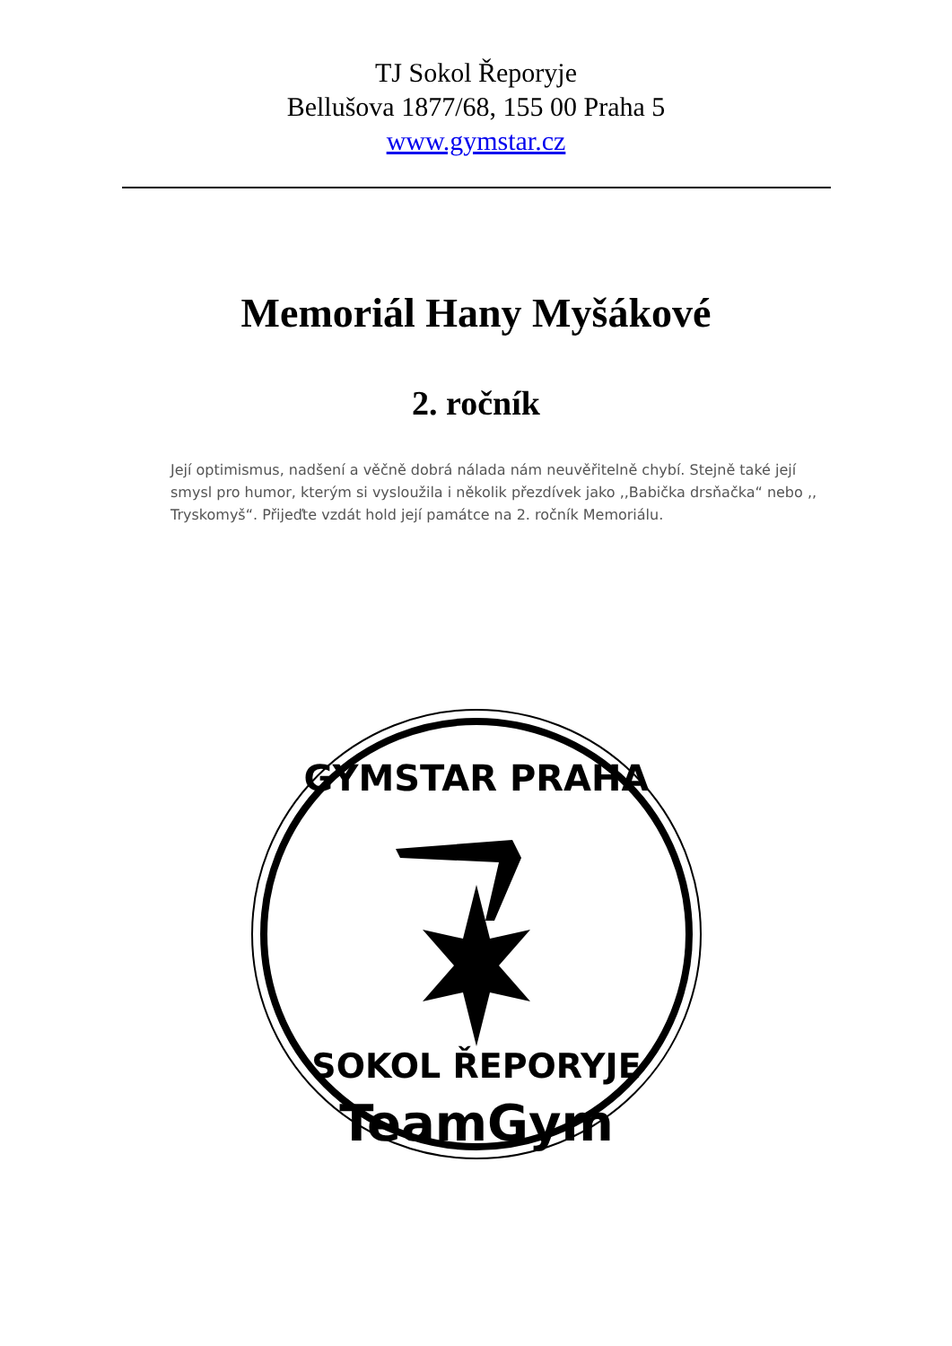TJ Sokol Řeporyje
Bellušova 1877/68, 155 00 Praha 5
www.gymstar.cz
Memoriál Hany Myšákové
2. ročník
Její optimismus, nadšení a věčně dobrá nálada nám neuvěřitelně chybí. Stejně také její smysl pro humor, kterým si vysloužila i několik přezdívek jako ,,Babička drsňačka“ nebo ,, Tryskomyš“. Přijeďte vzdát hold její památce na 2. ročník Memoriálu.
GYMSTAR PRAHA
SOKOL ŘEPORYJE
TeamGym